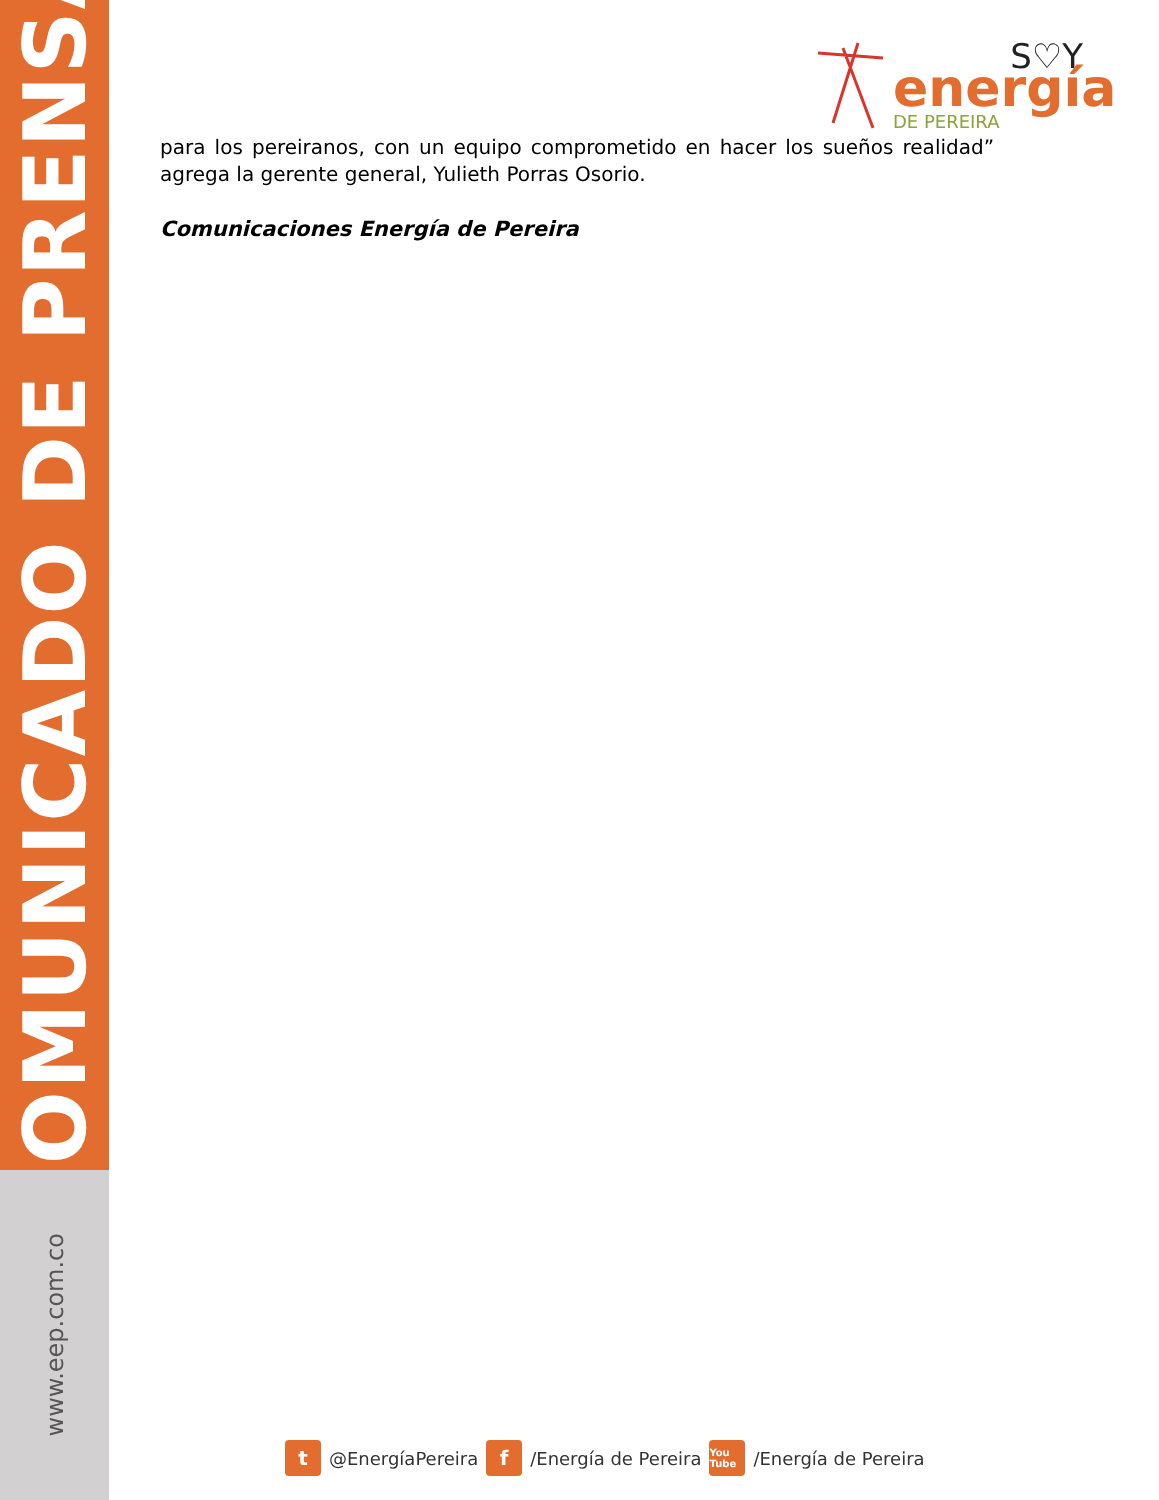COMUNICADO DE PRENSA
www.eep.com.co
S♡Y
energía
DE PEREIRA
para los pereiranos, con un equipo comprometido en hacer los sueños realidad” agrega la gerente general, Yulieth Porras Osorio.
Comunicaciones Energía de Pereira
t @EnergíaPereira f /Energía de Pereira You Tube /Energía de Pereira